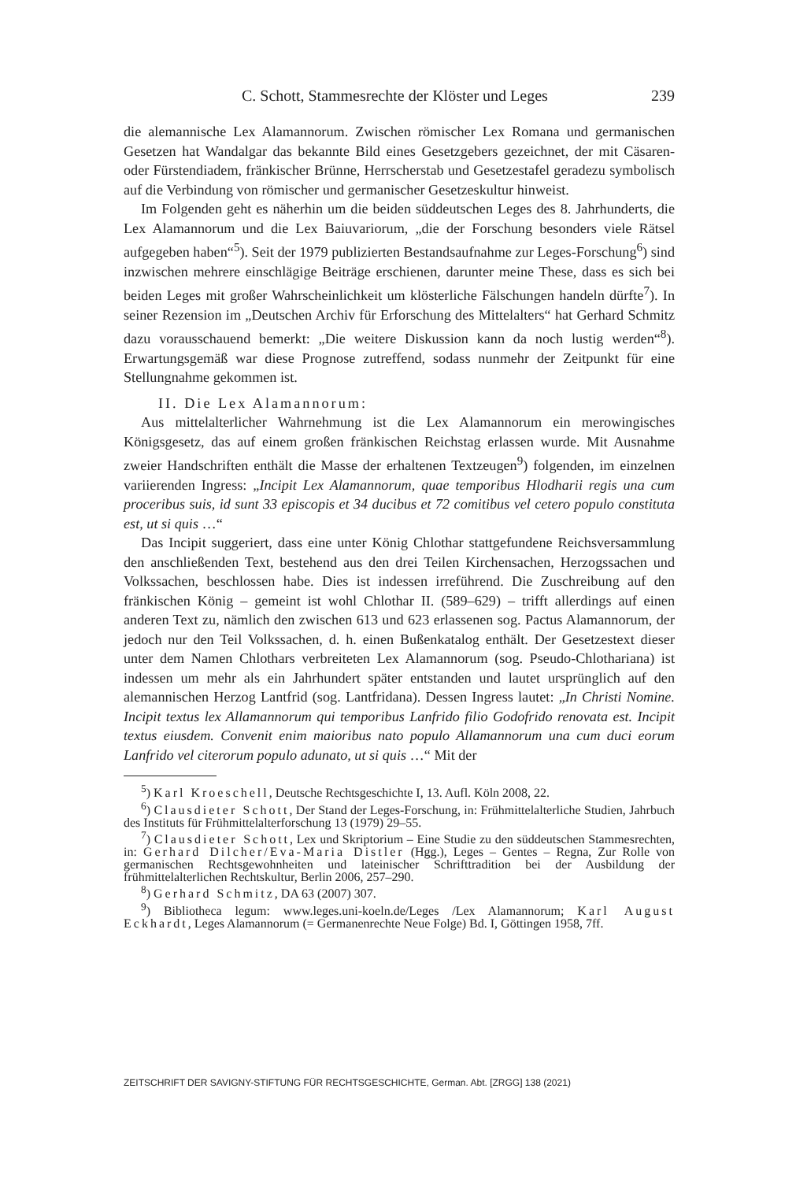C. Schott, Stammesrechte der Klöster und Leges 239
die alemannische Lex Alamannorum. Zwischen römischer Lex Romana und germanischen Gesetzen hat Wandalgar das bekannte Bild eines Gesetzgebers gezeichnet, der mit Cäsaren- oder Fürstendiadem, fränkischer Brünne, Herrscherstab und Gesetzestafel geradezu symbolisch auf die Verbindung von römischer und germanischer Gesetzeskultur hinweist.
Im Folgenden geht es näherhin um die beiden süddeutschen Leges des 8. Jahrhunderts, die Lex Alamannorum und die Lex Baiuvariorum, „die der Forschung besonders viele Rätsel aufgegeben haben“<sup>5</sup>). Seit der 1979 publizierten Bestandsaufnahme zur Leges-Forschung<sup>6</sup>) sind inzwischen mehrere einschlägige Beiträge erschienen, darunter meine These, dass es sich bei beiden Leges mit großer Wahrscheinlichkeit um klösterliche Fälschungen handeln dürfte<sup>7</sup>). In seiner Rezension im „Deutschen Archiv für Erforschung des Mittelalters“ hat Gerhard Schmitz dazu vorausschauend bemerkt: „Die weitere Diskussion kann da noch lustig werden“<sup>8</sup>). Erwartungsgemäß war diese Prognose zutreffend, sodass nunmehr der Zeitpunkt für eine Stellungnahme gekommen ist.
II. Die Lex Alamannorum:
Aus mittelalterlicher Wahrnehmung ist die Lex Alamannorum ein merowingisches Königsgesetz, das auf einem großen fränkischen Reichstag erlassen wurde. Mit Ausnahme zweier Handschriften enthält die Masse der erhaltenen Textzeugen<sup>9</sup>) folgenden, im einzelnen variierenden Ingress: „Incipit Lex Alamannorum, quae temporibus Hlodharii regis una cum proceribus suis, id sunt 33 episcopis et 34 ducibus et 72 comitibus vel cetero populo constituta est, ut si quis …“
Das Incipit suggeriert, dass eine unter König Chlothar stattgefundene Reichsversammlung den anschließenden Text, bestehend aus den drei Teilen Kirchensachen, Herzogssachen und Volkssachen, beschlossen habe. Dies ist indessen irreführend. Die Zuschreibung auf den fränkischen König – gemeint ist wohl Chlothar II. (589–629) – trifft allerdings auf einen anderen Text zu, nämlich den zwischen 613 und 623 erlassenen sog. Pactus Alamannorum, der jedoch nur den Teil Volkssachen, d. h. einen Bußenkatalog enthält. Der Gesetzestext dieser unter dem Namen Chlothars verbreiteten Lex Alamannorum (sog. Pseudo-Chlothariana) ist indessen um mehr als ein Jahrhundert später entstanden und lautet ursprünglich auf den alemannischen Herzog Lantfrid (sog. Lantfridana). Dessen Ingress lautet: „In Christi Nomine. Incipit textus lex Allamannorum qui temporibus Lanfrido filio Godofrido renovata est. Incipit textus eiusdem. Convenit enim maioribus nato populo Allamannorum una cum duci eorum Lanfrido vel citerorum populo adunato, ut si quis …“ Mit der
<sup>5</sup>) Karl Kroeschell, Deutsche Rechtsgeschichte I, 13. Aufl. Köln 2008, 22.
<sup>6</sup>) Clausdieter Schott, Der Stand der Leges-Forschung, in: Frühmittelalterliche Studien, Jahrbuch des Instituts für Frühmittelalterforschung 13 (1979) 29–55.
<sup>7</sup>) Clausdieter Schott, Lex und Skriptorium – Eine Studie zu den süddeutschen Stammesrechten, in: Gerhard Dilcher/Eva-Maria Distler (Hgg.), Leges – Gentes – Regna, Zur Rolle von germanischen Rechtsgewohnheiten und lateinischer Schrifttradition bei der Ausbildung der frühmittelalterlichen Rechtskultur, Berlin 2006, 257–290.
<sup>8</sup>) Gerhard Schmitz, DA 63 (2007) 307.
<sup>9</sup>) Bibliotheca legum: www.leges.uni-koeln.de/Leges /Lex Alamannorum; Karl August Eckhardt, Leges Alamannorum (= Germanenrechte Neue Folge) Bd. I, Göttingen 1958, 7ff.
ZEITSCHRIFT DER SAVIGNY-STIFTUNG FÜR RECHTSGESCHICHTE, German. Abt. [ZRGG] 138 (2021)